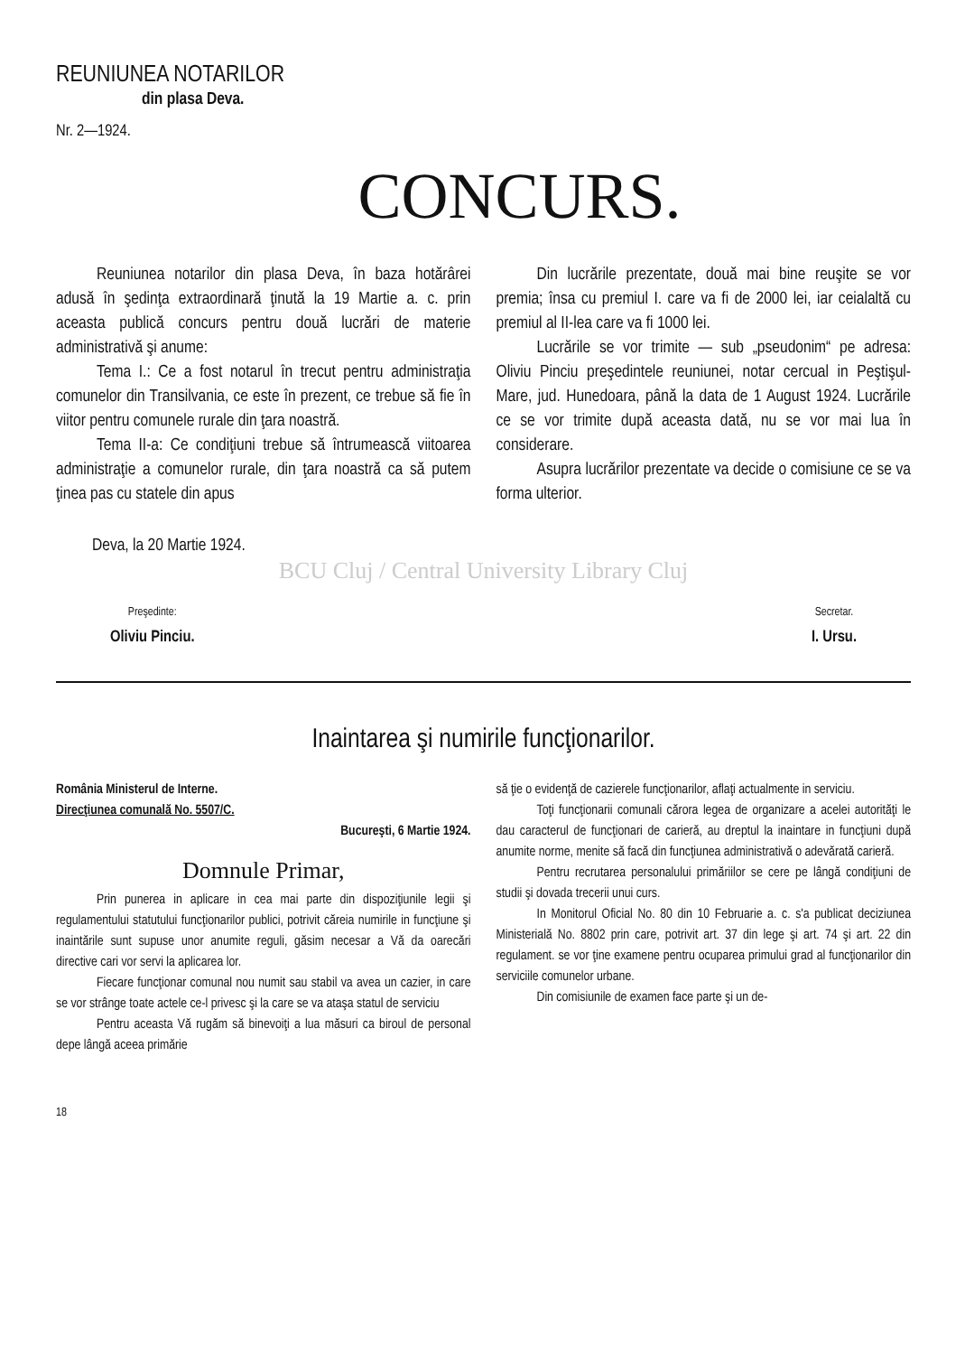REUNIUNEA NOTARILOR
din plasa Deva.
Nr. 2—1924.
CONCURS.
Reuniunea notarilor din plasa Deva, în baza hotărârei adusă în şedinţa extraordinară ţinută la 19 Martie a. c. prin aceasta publică concurs pentru două lucrări de materie administrativă şi anume:
Tema I.: Ce a fost notarul în trecut pentru administraţia comunelor din Transilvania, ce este în prezent, ce trebue să fie în viitor pentru comunele rurale din ţara noastră.
Tema II-a: Ce condiţiuni trebue să întrumească viitoarea administraţie a comunelor rurale, din ţara noastră ca să putem ţinea pas cu statele din apus
Din lucrările prezentate, două mai bine reuşite se vor premia; însa cu premiul I. care va fi de 2000 lei, iar ceialaltă cu premiul al II-lea care va fi 1000 lei.
Lucrările se vor trimite — sub „pseudonim“ pe adresa: Oliviu Pinciu preşedintele reuniunei, notar cercual in Peştişul-Mare, jud. Hunedoara, până la data de 1 August 1924. Lucrările ce se vor trimite după aceasta dată, nu se vor mai lua în considerare.
Asupra lucrărilor prezentate va decide o comisiune ce se va forma ulterior.
Deva, la 20 Martie 1924.
BCU Cluj / Central University Library Cluj
Preşedinte:
Oliviu Pinciu.
Secretar.
I. Ursu.
Inaintarea şi numirile funcţionarilor.
România Ministerul de Interne.
Direcţiunea comunală No. 5507/C.
Bucureşti, 6 Martie 1924.
Domnule Primar,
Prin punerea in aplicare in cea mai parte din dispoziţiunile legii şi regulamentului statutului funcţionarilor publici, potrivit căreia numirile in funcţiune şi inaintările sunt supuse unor anumite reguli, găsim necesar a Vă da oarecări directive cari vor servi la aplicarea lor.
Fiecare funcţionar comunal nou numit sau stabil va avea un cazier, in care se vor strânge toate actele ce-l privesc şi la care se va ataşa statul de serviciu
Pentru aceasta Vă rugăm să binevoiţi a lua măsuri ca biroul de personal depe lângă aceea primărie
să ţie o evidenţă de cazierele funcţionarilor, aflaţi actualmente in serviciu.
Toţi funcţionarii comunali cărora legea de organizare a acelei autorităţi le dau caracterul de funcţionari de carieră, au dreptul la inaintare in funcţiuni după anumite norme, menite să facă din funcţiunea administrativă o adevărată carieră.
Pentru recrutarea personalului primăriilor se cere pe lângă condiţiuni de studii şi dovada trecerii unui curs.
In Monitorul Oficial No. 80 din 10 Februarie a. c. s'a publicat deciziunea Ministerială No. 8802 prin care, potrivit art. 37 din lege şi art. 74 şi art. 22 din regulament. se vor ţine examene pentru ocuparea primului grad al funcţionarilor din serviciile comunelor urbane.
Din comisiunile de examen face parte şi un de-
18